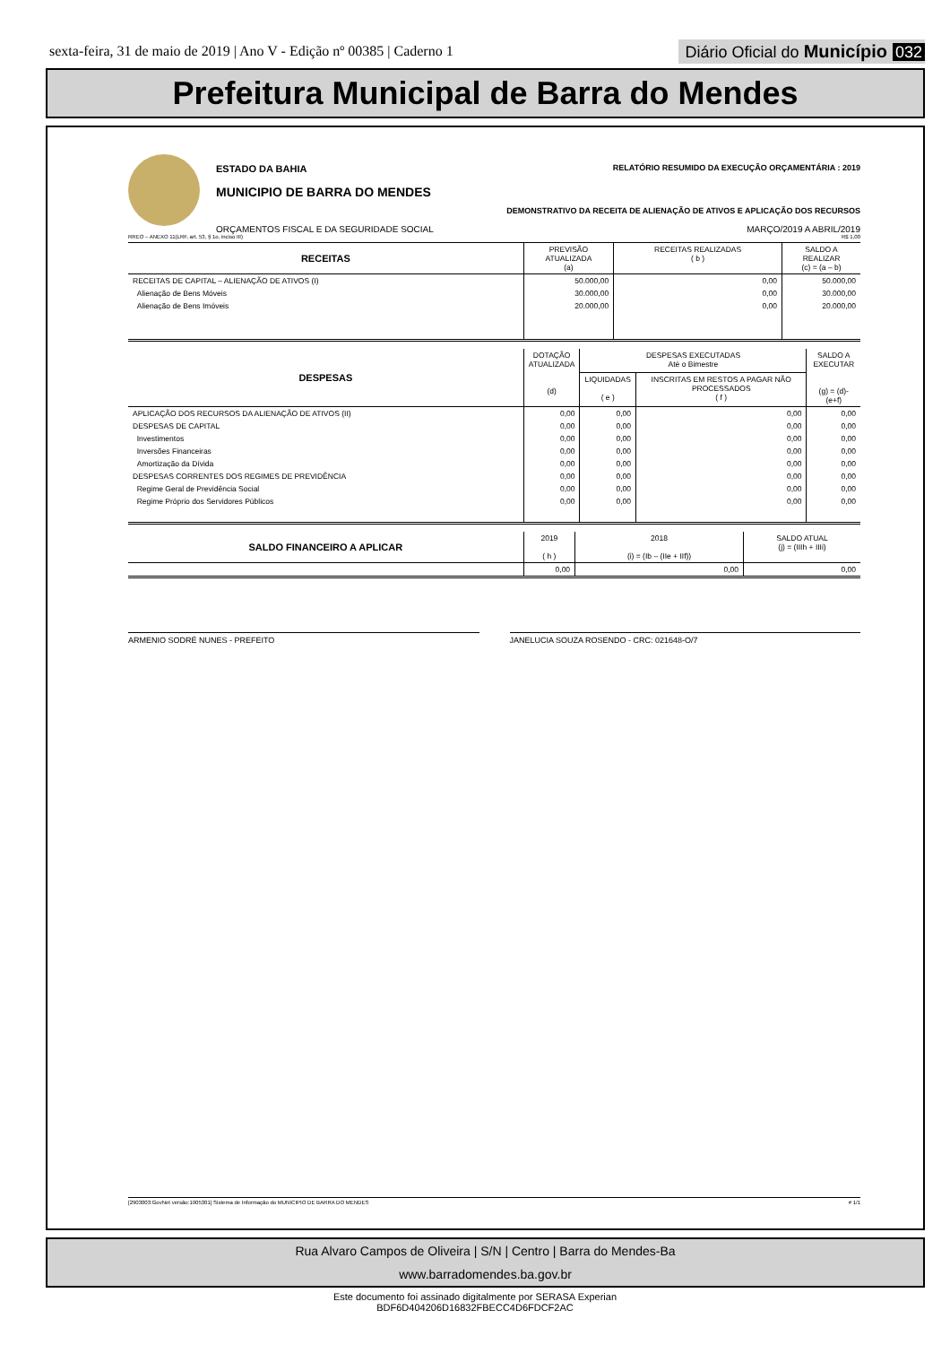sexta-feira, 31 de maio de 2019 | Ano V - Edição nº 00385 | Caderno 1
Diário Oficial do Município 032
Prefeitura Municipal de Barra do Mendes
ESTADO DA BAHIA RELATÓRIO RESUMIDO DA EXECUÇÃO ORÇAMENTÁRIA : 2019
MUNICIPIO DE BARRA DO MENDES
DEMONSTRATIVO DA RECEITA DE ALIENAÇÃO DE ATIVOS E APLICAÇÃO DOS RECURSOS
ORÇAMENTOS FISCAL E DA SEGURIDADE SOCIAL MARÇO/2019 A ABRIL/2019
RREO – ANEXO 11(LRF, art. 53, § 1o, inciso III) R$ 1,00
| RECEITAS | PREVISÃO ATUALIZADA (a) | RECEITAS REALIZADAS ( b ) | SALDO A REALIZAR (c) = (a – b) |
| --- | --- | --- | --- |
| RECEITAS DE CAPITAL – ALIENAÇÃO DE ATIVOS (I) | 50.000,00 | 0,00 | 50.000,00 |
| Alienação de Bens Móveis | 30.000,00 | 0,00 | 30.000,00 |
| Alienação de Bens Imóveis | 20.000,00 | 0,00 | 20.000,00 |
| DESPESAS | DOTAÇÃO ATUALIZADA (d) | DESPESAS EXECUTADAS Até o Bimestre | | SALDO A EXECUTAR (g) = (d)-(e+f) |
| --- | --- | --- | --- | --- |
| | | LIQUIDADAS ( e ) | INSCRITAS EM RESTOS A PAGAR NÃO PROCESSADOS ( f ) | |
| APLICAÇÃO DOS RECURSOS DA ALIENAÇÃO DE ATIVOS (II) | 0,00 | 0,00 | 0,00 | 0,00 |
| DESPESAS DE CAPITAL | 0,00 | 0,00 | 0,00 | 0,00 |
| Investimentos | 0,00 | 0,00 | 0,00 | 0,00 |
| Inversões Financeiras | 0,00 | 0,00 | 0,00 | 0,00 |
| Amortização da Dívida | 0,00 | 0,00 | 0,00 | 0,00 |
| DESPESAS CORRENTES DOS REGIMES DE PREVIDÊNCIA | 0,00 | 0,00 | 0,00 | 0,00 |
| Regime Geral de Previdência Social | 0,00 | 0,00 | 0,00 | 0,00 |
| Regime Próprio dos Servidores Públicos | 0,00 | 0,00 | 0,00 | 0,00 |
| SALDO FINANCEIRO A APLICAR | 2019 ( h ) | 2018 (i) = (Ib – (IIe + IIf)) | SALDO ATUAL (j) = (IIIh + IIIi) |
| --- | --- | --- | --- |
| | 0,00 | 0,00 | 0,00 |
ARMENIO SODRÉ NUNES - PREFEITO JANELUCIA SOUZA ROSENDO - CRC: 021648-O/7
[2903003:GovNet versão:1905301] Sistema de Informação do MUNICIPIO DE BARRA DO MENDES # 1/1
Rua Alvaro Campos de Oliveira | S/N | Centro | Barra do Mendes-Ba
www.barradomendes.ba.gov.br
Este documento foi assinado digitalmente por SERASA Experian
BDF6D404206D16832FBECC4D6FDCF2AC